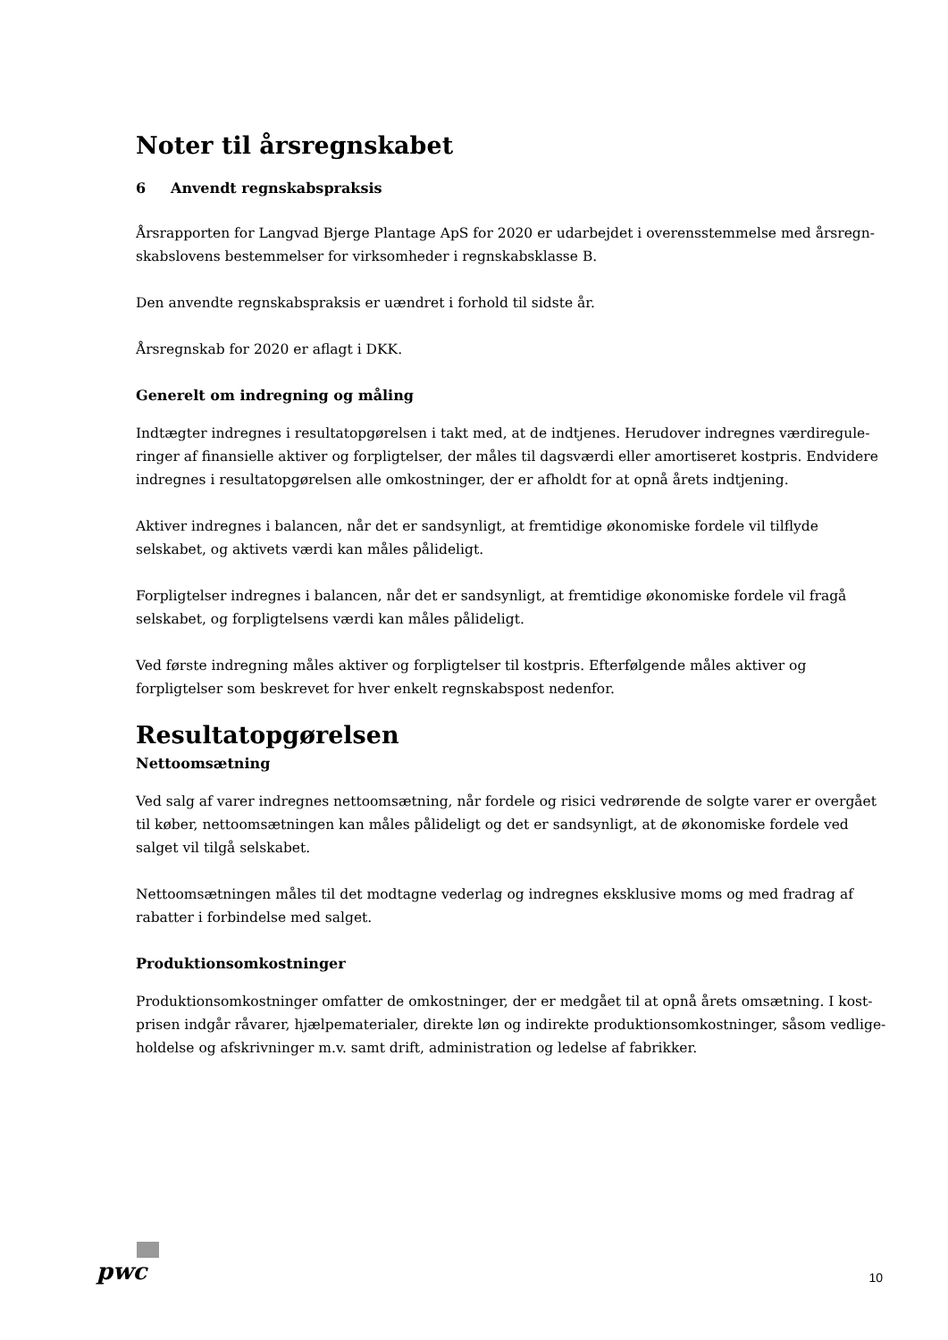Noter til årsregnskabet
6 Anvendt regnskabspraksis
Årsrapporten for Langvad Bjerge Plantage ApS for 2020 er udarbejdet i overensstemmelse med årsregn-skabslovens bestemmelser for virksomheder i regnskabsklasse B.
Den anvendte regnskabspraksis er uændret i forhold til sidste år.
Årsregnskab for 2020 er aflagt i DKK.
Generelt om indregning og måling
Indtægter indregnes i resultatopgørelsen i takt med, at de indtjenes. Herudover indregnes værdiregule-ringer af finansielle aktiver og forpligtelser, der måles til dagsværdi eller amortiseret kostpris. Endvidere indregnes i resultatopgørelsen alle omkostninger, der er afholdt for at opnå årets indtjening.
Aktiver indregnes i balancen, når det er sandsynligt, at fremtidige økonomiske fordele vil tilflyde selskabet, og aktivets værdi kan måles pålideligt.
Forpligtelser indregnes i balancen, når det er sandsynligt, at fremtidige økonomiske fordele vil fragå selskabet, og forpligtelsens værdi kan måles pålideligt.
Ved første indregning måles aktiver og forpligtelser til kostpris. Efterfølgende måles aktiver og forpligtelser som beskrevet for hver enkelt regnskabspost nedenfor.
Resultatopgørelsen
Nettoomsætning
Ved salg af varer indregnes nettoomsætning, når fordele og risici vedrørende de solgte varer er overgået til køber, nettoomsætningen kan måles pålideligt og det er sandsynligt, at de økonomiske fordele ved salget vil tilgå selskabet.
Nettoomsætningen måles til det modtagne vederlag og indregnes eksklusive moms og med fradrag af rabatter i forbindelse med salget.
Produktionsomkostninger
Produktionsomkostninger omfatter de omkostninger, der er medgået til at opnå årets omsætning. I kost-prisen indgår råvarer, hjælpematerialer, direkte løn og indirekte produktionsomkostninger, såsom vedlige-holdelse og afskrivninger m.v. samt drift, administration og ledelse af fabrikker.
pwc
10